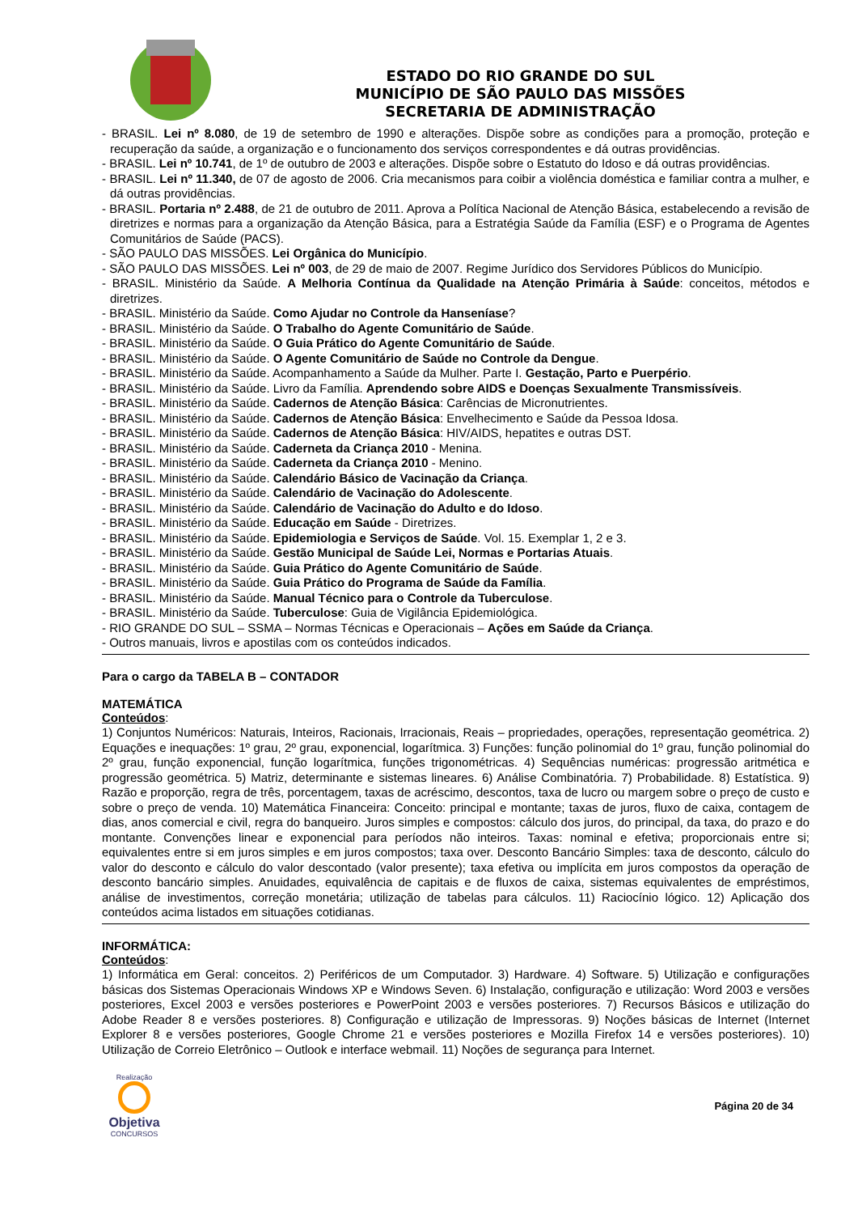ESTADO DO RIO GRANDE DO SUL
MUNICÍPIO DE SÃO PAULO DAS MISSÕES
SECRETARIA DE ADMINISTRAÇÃO
- BRASIL. Lei nº 8.080, de 19 de setembro de 1990 e alterações. Dispõe sobre as condições para a promoção, proteção e recuperação da saúde, a organização e o funcionamento dos serviços correspondentes e dá outras providências.
- BRASIL. Lei nº 10.741, de 1º de outubro de 2003 e alterações. Dispõe sobre o Estatuto do Idoso e dá outras providências.
- BRASIL. Lei nº 11.340, de 07 de agosto de 2006. Cria mecanismos para coibir a violência doméstica e familiar contra a mulher, e dá outras providências.
- BRASIL. Portaria nº 2.488, de 21 de outubro de 2011. Aprova a Política Nacional de Atenção Básica, estabelecendo a revisão de diretrizes e normas para a organização da Atenção Básica, para a Estratégia Saúde da Família (ESF) e o Programa de Agentes Comunitários de Saúde (PACS).
- SÃO PAULO DAS MISSÕES. Lei Orgânica do Município.
- SÃO PAULO DAS MISSÕES. Lei nº 003, de 29 de maio de 2007. Regime Jurídico dos Servidores Públicos do Município.
- BRASIL. Ministério da Saúde. A Melhoria Contínua da Qualidade na Atenção Primária à Saúde: conceitos, métodos e diretrizes.
- BRASIL. Ministério da Saúde. Como Ajudar no Controle da Hanseníase?
- BRASIL. Ministério da Saúde. O Trabalho do Agente Comunitário de Saúde.
- BRASIL. Ministério da Saúde. O Guia Prático do Agente Comunitário de Saúde.
- BRASIL. Ministério da Saúde. O Agente Comunitário de Saúde no Controle da Dengue.
- BRASIL. Ministério da Saúde. Acompanhamento a Saúde da Mulher. Parte I. Gestação, Parto e Puerpério.
- BRASIL. Ministério da Saúde. Livro da Família. Aprendendo sobre AIDS e Doenças Sexualmente Transmissíveis.
- BRASIL. Ministério da Saúde. Cadernos de Atenção Básica: Carências de Micronutrientes.
- BRASIL. Ministério da Saúde. Cadernos de Atenção Básica: Envelhecimento e Saúde da Pessoa Idosa.
- BRASIL. Ministério da Saúde. Cadernos de Atenção Básica: HIV/AIDS, hepatites e outras DST.
- BRASIL. Ministério da Saúde. Caderneta da Criança 2010 - Menina.
- BRASIL. Ministério da Saúde. Caderneta da Criança 2010 - Menino.
- BRASIL. Ministério da Saúde. Calendário Básico de Vacinação da Criança.
- BRASIL. Ministério da Saúde. Calendário de Vacinação do Adolescente.
- BRASIL. Ministério da Saúde. Calendário de Vacinação do Adulto e do Idoso.
- BRASIL. Ministério da Saúde. Educação em Saúde - Diretrizes.
- BRASIL. Ministério da Saúde. Epidemiologia e Serviços de Saúde. Vol. 15. Exemplar 1, 2 e 3.
- BRASIL. Ministério da Saúde. Gestão Municipal de Saúde Lei, Normas e Portarias Atuais.
- BRASIL. Ministério da Saúde. Guia Prático do Agente Comunitário de Saúde.
- BRASIL. Ministério da Saúde. Guia Prático do Programa de Saúde da Família.
- BRASIL. Ministério da Saúde. Manual Técnico para o Controle da Tuberculose.
- BRASIL. Ministério da Saúde. Tuberculose: Guia de Vigilância Epidemiológica.
- RIO GRANDE DO SUL – SSMA – Normas Técnicas e Operacionais – Ações em Saúde da Criança.
- Outros manuais, livros e apostilas com os conteúdos indicados.
Para o cargo da TABELA B – CONTADOR
MATEMÁTICA
Conteúdos:
1) Conjuntos Numéricos: Naturais, Inteiros, Racionais, Irracionais, Reais – propriedades, operações, representação geométrica. 2) Equações e inequações: 1º grau, 2º grau, exponencial, logarítmica. 3) Funções: função polinomial do 1º grau, função polinomial do 2º grau, função exponencial, função logarítmica, funções trigonométricas. 4) Sequências numéricas: progressão aritmética e progressão geométrica. 5) Matriz, determinante e sistemas lineares. 6) Análise Combinatória. 7) Probabilidade. 8) Estatística. 9) Razão e proporção, regra de três, porcentagem, taxas de acréscimo, descontos, taxa de lucro ou margem sobre o preço de custo e sobre o preço de venda. 10) Matemática Financeira: Conceito: principal e montante; taxas de juros, fluxo de caixa, contagem de dias, anos comercial e civil, regra do banqueiro. Juros simples e compostos: cálculo dos juros, do principal, da taxa, do prazo e do montante. Convenções linear e exponencial para períodos não inteiros. Taxas: nominal e efetiva; proporcionais entre si; equivalentes entre si em juros simples e em juros compostos; taxa over. Desconto Bancário Simples: taxa de desconto, cálculo do valor do desconto e cálculo do valor descontado (valor presente); taxa efetiva ou implícita em juros compostos da operação de desconto bancário simples. Anuidades, equivalência de capitais e de fluxos de caixa, sistemas equivalentes de empréstimos, análise de investimentos, correção monetária; utilização de tabelas para cálculos. 11) Raciocínio lógico. 12) Aplicação dos conteúdos acima listados em situações cotidianas.
INFORMÁTICA:
Conteúdos:
1) Informática em Geral: conceitos. 2) Periféricos de um Computador. 3) Hardware. 4) Software. 5) Utilização e configurações básicas dos Sistemas Operacionais Windows XP e Windows Seven. 6) Instalação, configuração e utilização: Word 2003 e versões posteriores, Excel 2003 e versões posteriores e PowerPoint 2003 e versões posteriores. 7) Recursos Básicos e utilização do Adobe Reader 8 e versões posteriores. 8) Configuração e utilização de Impressoras. 9) Noções básicas de Internet (Internet Explorer 8 e versões posteriores, Google Chrome 21 e versões posteriores e Mozilla Firefox 14 e versões posteriores). 10) Utilização de Correio Eletrônico – Outlook e interface webmail. 11) Noções de segurança para Internet.
Realização
Objetiva
CONCURSOS
Página 20 de 34